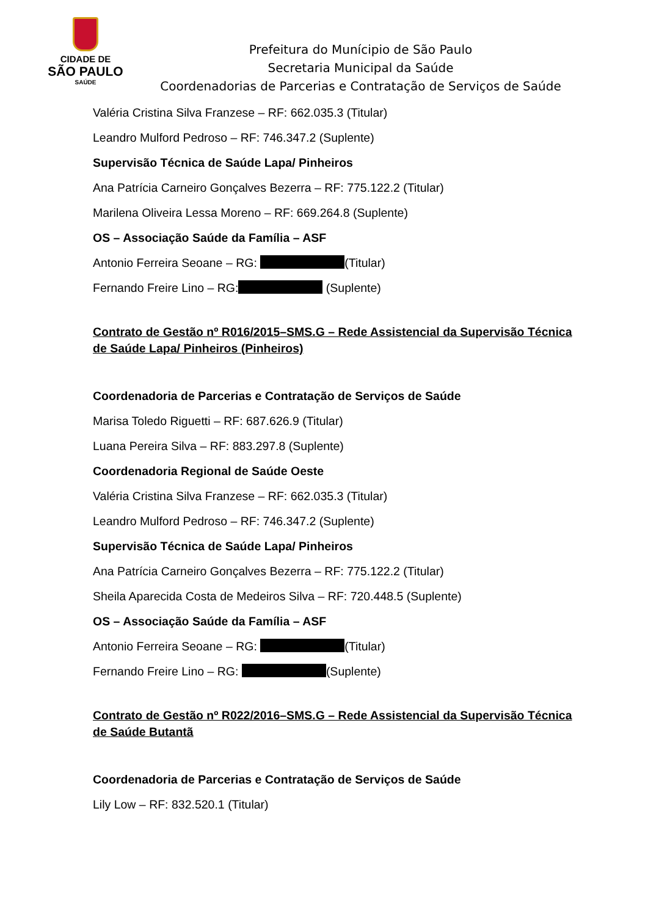CIDADE DE
SÃO PAULO
SAÚDE
Prefeitura do Munícipio de São Paulo
Secretaria Municipal da Saúde
Coordenadorias de Parcerias e Contratação de Serviços de Saúde
Valéria Cristina Silva Franzese – RF: 662.035.3 (Titular)
Leandro Mulford Pedroso – RF: 746.347.2 (Suplente)
Supervisão Técnica de Saúde Lapa/ Pinheiros
Ana Patrícia Carneiro Gonçalves Bezerra – RF: 775.122.2 (Titular)
Marilena Oliveira Lessa Moreno – RF: 669.264.8 (Suplente)
OS – Associação Saúde da Família – ASF
Antonio Ferreira Seoane – RG: (Titular)
Fernando Freire Lino – RG: (Suplente)
Contrato de Gestão nº R016/2015–SMS.G – Rede Assistencial da Supervisão Técnica de Saúde Lapa/ Pinheiros (Pinheiros)
Coordenadoria de Parcerias e Contratação de Serviços de Saúde
Marisa Toledo Riguetti – RF: 687.626.9 (Titular)
Luana Pereira Silva – RF: 883.297.8 (Suplente)
Coordenadoria Regional de Saúde Oeste
Valéria Cristina Silva Franzese – RF: 662.035.3 (Titular)
Leandro Mulford Pedroso – RF: 746.347.2 (Suplente)
Supervisão Técnica de Saúde Lapa/ Pinheiros
Ana Patrícia Carneiro Gonçalves Bezerra – RF: 775.122.2 (Titular)
Sheila Aparecida Costa de Medeiros Silva – RF: 720.448.5 (Suplente)
OS – Associação Saúde da Família – ASF
Antonio Ferreira Seoane – RG: (Titular)
Fernando Freire Lino – RG: (Suplente)
Contrato de Gestão nº R022/2016–SMS.G – Rede Assistencial da Supervisão Técnica de Saúde Butantã
Coordenadoria de Parcerias e Contratação de Serviços de Saúde
Lily Low – RF: 832.520.1 (Titular)